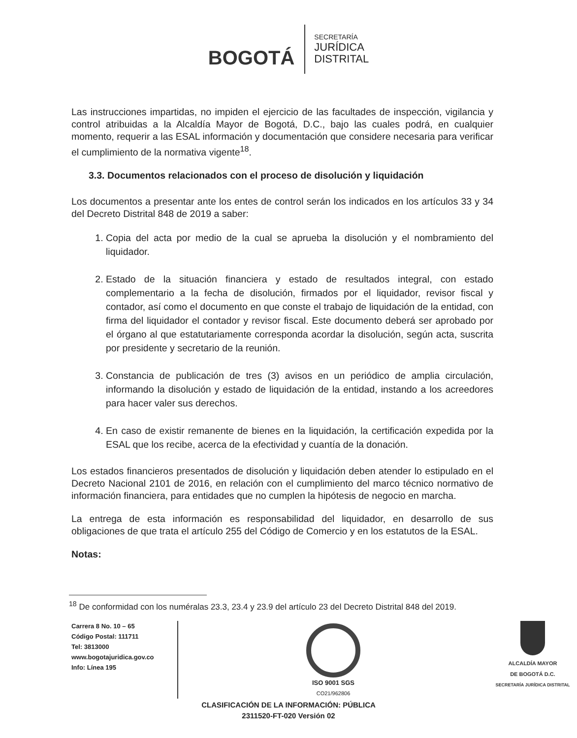BOGOTÁ
SECRETARÍA
JURÍDICA
DISTRITAL
Las instrucciones impartidas, no impiden el ejercicio de las facultades de inspección, vigilancia y control atribuidas a la Alcaldía Mayor de Bogotá, D.C., bajo las cuales podrá, en cualquier momento, requerir a las ESAL información y documentación que considere necesaria para verificar el cumplimiento de la normativa vigente<sup>18</sup>.
3.3. Documentos relacionados con el proceso de disolución y liquidación
Los documentos a presentar ante los entes de control serán los indicados en los artículos 33 y 34 del Decreto Distrital 848 de 2019 a saber:
1. Copia del acta por medio de la cual se aprueba la disolución y el nombramiento del liquidador.
2. Estado de la situación financiera y estado de resultados integral, con estado complementario a la fecha de disolución, firmados por el liquidador, revisor fiscal y contador, así como el documento en que conste el trabajo de liquidación de la entidad, con firma del liquidador el contador y revisor fiscal. Este documento deberá ser aprobado por el órgano al que estatutariamente corresponda acordar la disolución, según acta, suscrita por presidente y secretario de la reunión.
3. Constancia de publicación de tres (3) avisos en un periódico de amplia circulación, informando la disolución y estado de liquidación de la entidad, instando a los acreedores para hacer valer sus derechos.
4. En caso de existir remanente de bienes en la liquidación, la certificación expedida por la ESAL que los recibe, acerca de la efectividad y cuantía de la donación.
Los estados financieros presentados de disolución y liquidación deben atender lo estipulado en el Decreto Nacional 2101 de 2016, en relación con el cumplimiento del marco técnico normativo de información financiera, para entidades que no cumplen la hipótesis de negocio en marcha.
La entrega de esta información es responsabilidad del liquidador, en desarrollo de sus obligaciones de que trata el artículo 255 del Código de Comercio y en los estatutos de la ESAL.
Notas:
<sup>18</sup> De conformidad con los numéralas 23.3, 23.4 y 23.9 del artículo 23 del Decreto Distrital 848 del 2019.
Carrera 8 No. 10 – 65
Código Postal: 111711
Tel: 3813000
www.bogotajuridica.gov.co
Info: Línea 195
ISO 9001 SGS
CO21/962806
ALCALDÍA MAYOR
DE BOGOTÁ D.C.
SECRETARÍA JURÍDICA DISTRITAL
CLASIFICACIÓN DE LA INFORMACIÓN: PÚBLICA
2311520-FT-020 Versión 02